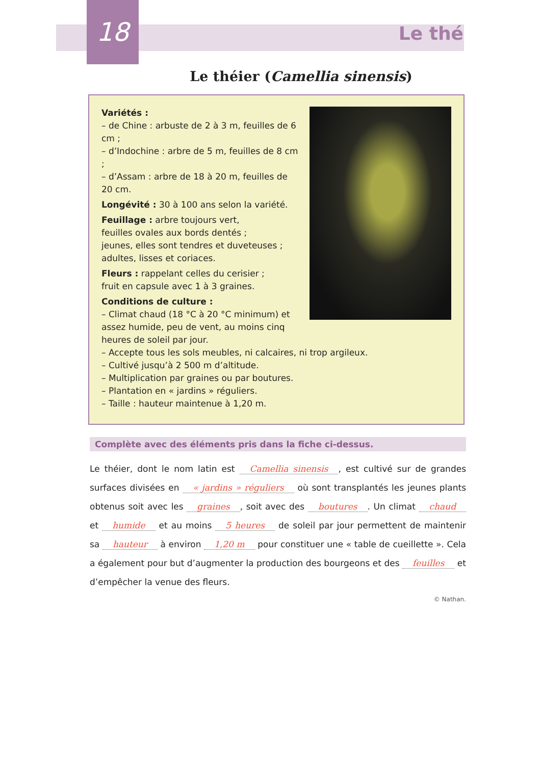18
Le thé
Le théier (Camellia sinensis)
Variétés :
– de Chine : arbuste de 2 à 3 m, feuilles de 6 cm ;
– d’Indochine : arbre de 5 m, feuilles de 8 cm ;
– d’Assam : arbre de 18 à 20 m, feuilles de 20 cm.
Longévité : 30 à 100 ans selon la variété.
Feuillage : arbre toujours vert,
feuilles ovales aux bords dentés ;
jeunes, elles sont tendres et duveteuses ;
adultes, lisses et coriaces.
Fleurs : rappelant celles du cerisier ;
fruit en capsule avec 1 à 3 graines.
Conditions de culture :
– Climat chaud (18 °C à 20 °C minimum) et assez humide, peu de vent, au moins cinq heures de soleil par jour.
– Accepte tous les sols meubles, ni calcaires, ni trop argileux.
– Cultivé jusqu’à 2 500 m d’altitude.
– Multiplication par graines ou par boutures.
– Plantation en « jardins » réguliers.
– Taille : hauteur maintenue à 1,20 m.
Complète avec des éléments pris dans la fiche ci-dessus.
Le théier, dont le nom latin est Camellia sinensis, est cultivé sur de grandes surfaces divisées en « jardins » réguliers où sont transplantés les jeunes plants obtenus soit avec les graines, soit avec des boutures. Un climat chaud et humide et au moins 5 heures de soleil par jour permettent de maintenir sa hauteur à environ 1,20 m pour constituer une « table de cueillette ». Cela a également pour but d’augmenter la production des bourgeons et des feuilles et d’empêcher la venue des fleurs.
© Nathan.